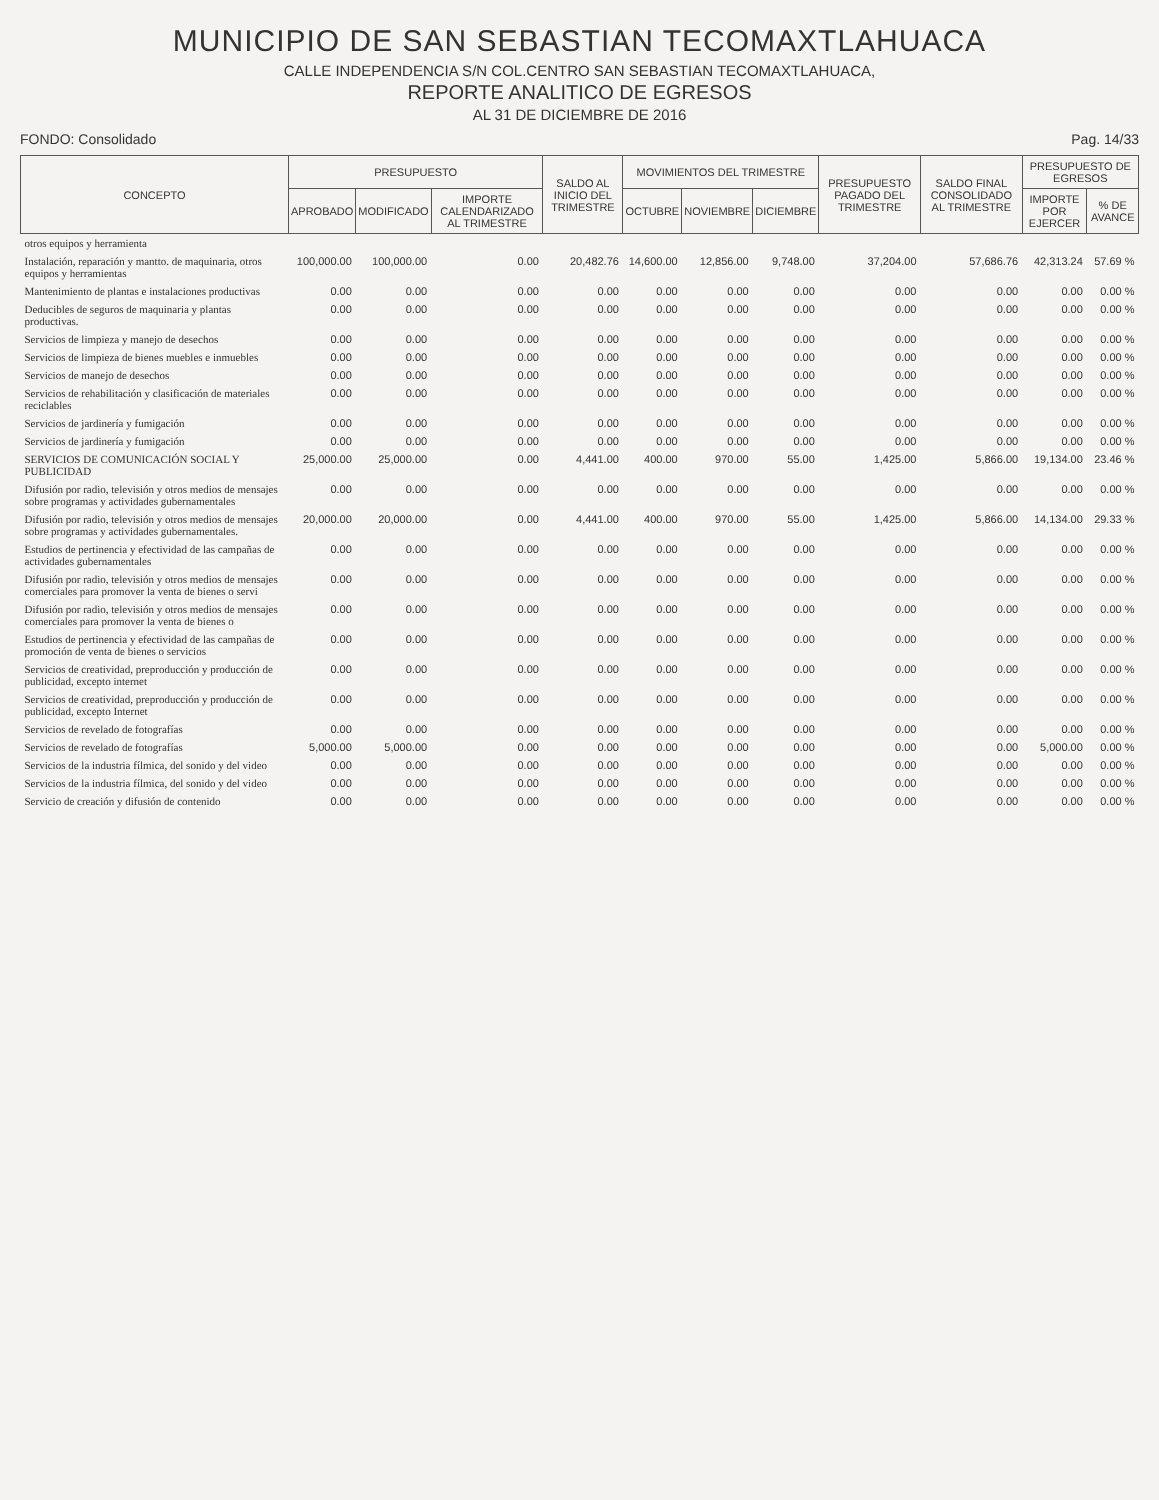MUNICIPIO DE SAN SEBASTIAN TECOMAXTLAHUACA
CALLE INDEPENDENCIA S/N COL.CENTRO SAN SEBASTIAN TECOMAXTLAHUACA,
REPORTE ANALITICO DE EGRESOS
AL 31 DE DICIEMBRE DE 2016
FONDO: Consolidado Pag. 14/33
| CONCEPTO | PRESUPUESTO | | | SALDO AL INICIO DEL TRIMESTRE | MOVIMIENTOS DEL TRIMESTRE | | | PRESUPUESTO PAGADO DEL TRIMESTRE | SALDO FINAL CONSOLIDADO AL TRIMESTRE | PRESUPUESTO DE EGRESOS | |
| --- | --- | --- | --- | --- | --- | --- | --- | --- | --- | --- | --- |
| | APROBADO | MODIFICADO | IMPORTE CALENDARIZADO AL TRIMESTRE | | OCTUBRE | NOVIEMBRE | DICIEMBRE | | | IMPORTE POR EJERCER | % DE AVANCE |
| otros equipos y herramienta | | | | | | | | | | | |
| Instalación, reparación y mantto. de maquinaria, otros equipos y herramientas | 100,000.00 | 100,000.00 | 0.00 | 20,482.76 | 14,600.00 | 12,856.00 | 9,748.00 | 37,204.00 | 57,686.76 | 42,313.24 | 57.69 % |
| Mantenimiento de plantas e instalaciones productivas | 0.00 | 0.00 | 0.00 | 0.00 | 0.00 | 0.00 | 0.00 | 0.00 | 0.00 | 0.00 | 0.00 % |
| Deducibles de seguros de maquinaria y plantas productivas. | 0.00 | 0.00 | 0.00 | 0.00 | 0.00 | 0.00 | 0.00 | 0.00 | 0.00 | 0.00 | 0.00 % |
| Servicios de limpieza y manejo de desechos | 0.00 | 0.00 | 0.00 | 0.00 | 0.00 | 0.00 | 0.00 | 0.00 | 0.00 | 0.00 | 0.00 % |
| Servicios de limpieza de bienes muebles e inmuebles | 0.00 | 0.00 | 0.00 | 0.00 | 0.00 | 0.00 | 0.00 | 0.00 | 0.00 | 0.00 | 0.00 % |
| Servicios de manejo de desechos | 0.00 | 0.00 | 0.00 | 0.00 | 0.00 | 0.00 | 0.00 | 0.00 | 0.00 | 0.00 | 0.00 % |
| Servicios de rehabilitación y clasificación de materiales reciclables | 0.00 | 0.00 | 0.00 | 0.00 | 0.00 | 0.00 | 0.00 | 0.00 | 0.00 | 0.00 | 0.00 % |
| Servicios de jardinería y fumigación | 0.00 | 0.00 | 0.00 | 0.00 | 0.00 | 0.00 | 0.00 | 0.00 | 0.00 | 0.00 | 0.00 % |
| Servicios de jardinería y fumigación | 0.00 | 0.00 | 0.00 | 0.00 | 0.00 | 0.00 | 0.00 | 0.00 | 0.00 | 0.00 | 0.00 % |
| SERVICIOS DE COMUNICACIÓN SOCIAL Y PUBLICIDAD | 25,000.00 | 25,000.00 | 0.00 | 4,441.00 | 400.00 | 970.00 | 55.00 | 1,425.00 | 5,866.00 | 19,134.00 | 23.46 % |
| Difusión por radio, televisión y otros medios de mensajes sobre programas y actividades gubernamentales | 0.00 | 0.00 | 0.00 | 0.00 | 0.00 | 0.00 | 0.00 | 0.00 | 0.00 | 0.00 | 0.00 % |
| Difusión por radio, televisión y otros medios de mensajes sobre programas y actividades gubernamentales. | 20,000.00 | 20,000.00 | 0.00 | 4,441.00 | 400.00 | 970.00 | 55.00 | 1,425.00 | 5,866.00 | 14,134.00 | 29.33 % |
| Estudios de pertinencia y efectividad de las campañas de actividades gubernamentales | 0.00 | 0.00 | 0.00 | 0.00 | 0.00 | 0.00 | 0.00 | 0.00 | 0.00 | 0.00 | 0.00 % |
| Difusión por radio, televisión y otros medios de mensajes comerciales para promover la venta de bienes o servi | 0.00 | 0.00 | 0.00 | 0.00 | 0.00 | 0.00 | 0.00 | 0.00 | 0.00 | 0.00 | 0.00 % |
| Difusión por radio, televisión y otros medios de mensajes comerciales para promover la venta de bienes o | 0.00 | 0.00 | 0.00 | 0.00 | 0.00 | 0.00 | 0.00 | 0.00 | 0.00 | 0.00 | 0.00 % |
| Estudios de pertinencia y efectividad de las campañas de promoción de venta de bienes o servicios | 0.00 | 0.00 | 0.00 | 0.00 | 0.00 | 0.00 | 0.00 | 0.00 | 0.00 | 0.00 | 0.00 % |
| Servicios de creatividad, preproducción y producción de publicidad, excepto internet | 0.00 | 0.00 | 0.00 | 0.00 | 0.00 | 0.00 | 0.00 | 0.00 | 0.00 | 0.00 | 0.00 % |
| Servicios de creatividad, preproducción y producción de publicidad, excepto Internet | 0.00 | 0.00 | 0.00 | 0.00 | 0.00 | 0.00 | 0.00 | 0.00 | 0.00 | 0.00 | 0.00 % |
| Servicios de revelado de fotografías | 0.00 | 0.00 | 0.00 | 0.00 | 0.00 | 0.00 | 0.00 | 0.00 | 0.00 | 0.00 | 0.00 % |
| Servicios de revelado de fotografías | 5,000.00 | 5,000.00 | 0.00 | 0.00 | 0.00 | 0.00 | 0.00 | 0.00 | 0.00 | 5,000.00 | 0.00 % |
| Servicios de la industria fílmica, del sonido y del video | 0.00 | 0.00 | 0.00 | 0.00 | 0.00 | 0.00 | 0.00 | 0.00 | 0.00 | 0.00 | 0.00 % |
| Servicios de la industria fílmica, del sonido y del video | 0.00 | 0.00 | 0.00 | 0.00 | 0.00 | 0.00 | 0.00 | 0.00 | 0.00 | 0.00 | 0.00 % |
| Servicio de creación y difusión de contenido | 0.00 | 0.00 | 0.00 | 0.00 | 0.00 | 0.00 | 0.00 | 0.00 | 0.00 | 0.00 | 0.00 % |